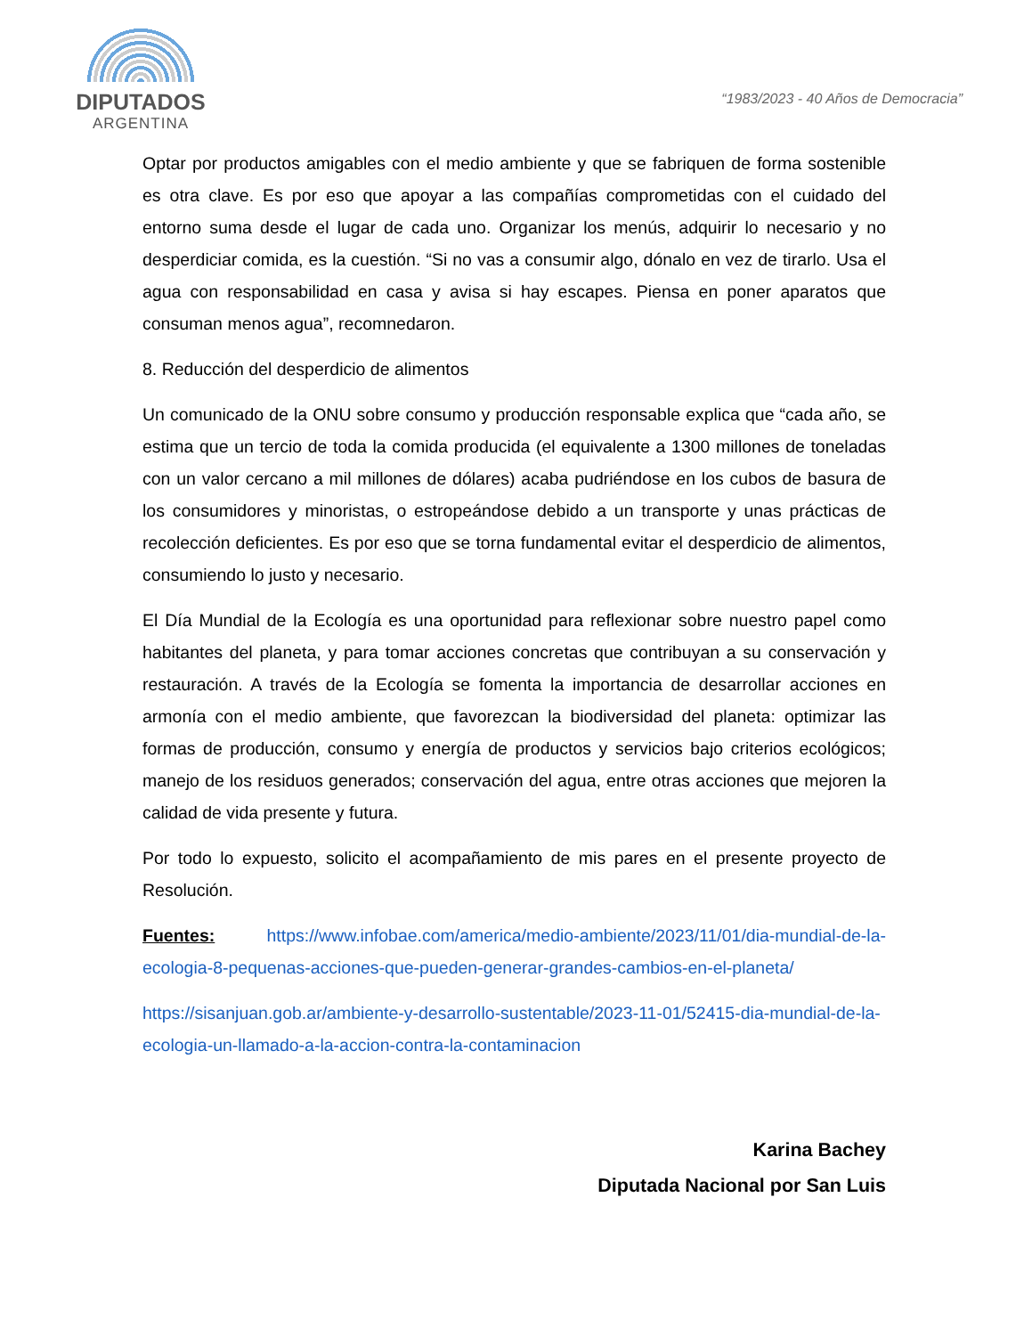DIPUTADOS
ARGENTINA
“1983/2023 - 40 Años de Democracia”
Optar por productos amigables con el medio ambiente y que se fabriquen de forma sostenible es otra clave. Es por eso que apoyar a las compañías comprometidas con el cuidado del entorno suma desde el lugar de cada uno. Organizar los menús, adquirir lo necesario y no desperdiciar comida, es la cuestión. “Si no vas a consumir algo, dónalo en vez de tirarlo. Usa el agua con responsabilidad en casa y avisa si hay escapes. Piensa en poner aparatos que consuman menos agua”, recomnedaron.
8. Reducción del desperdicio de alimentos
Un comunicado de la ONU sobre consumo y producción responsable explica que “cada año, se estima que un tercio de toda la comida producida (el equivalente a 1300 millones de toneladas con un valor cercano a mil millones de dólares) acaba pudriéndose en los cubos de basura de los consumidores y minoristas, o estropeándose debido a un transporte y unas prácticas de recolección deficientes. Es por eso que se torna fundamental evitar el desperdicio de alimentos, consumiendo lo justo y necesario.
El Día Mundial de la Ecología es una oportunidad para reflexionar sobre nuestro papel como habitantes del planeta, y para tomar acciones concretas que contribuyan a su conservación y restauración. A través de la Ecología se fomenta la importancia de desarrollar acciones en armonía con el medio ambiente, que favorezcan la biodiversidad del planeta: optimizar las formas de producción, consumo y energía de productos y servicios bajo criterios ecológicos; manejo de los residuos generados; conservación del agua, entre otras acciones que mejoren la calidad de vida presente y futura.
Por todo lo expuesto, solicito el acompañamiento de mis pares en el presente proyecto de Resolución.
Fuentes: https://www.infobae.com/america/medio-ambiente/2023/11/01/dia-mundial-de-la-ecologia-8-pequenas-acciones-que-pueden-generar-grandes-cambios-en-el-planeta/
https://sisanjuan.gob.ar/ambiente-y-desarrollo-sustentable/2023-11-01/52415-dia-mundial-de-la-ecologia-un-llamado-a-la-accion-contra-la-contaminacion
Karina Bachey
Diputada Nacional por San Luis